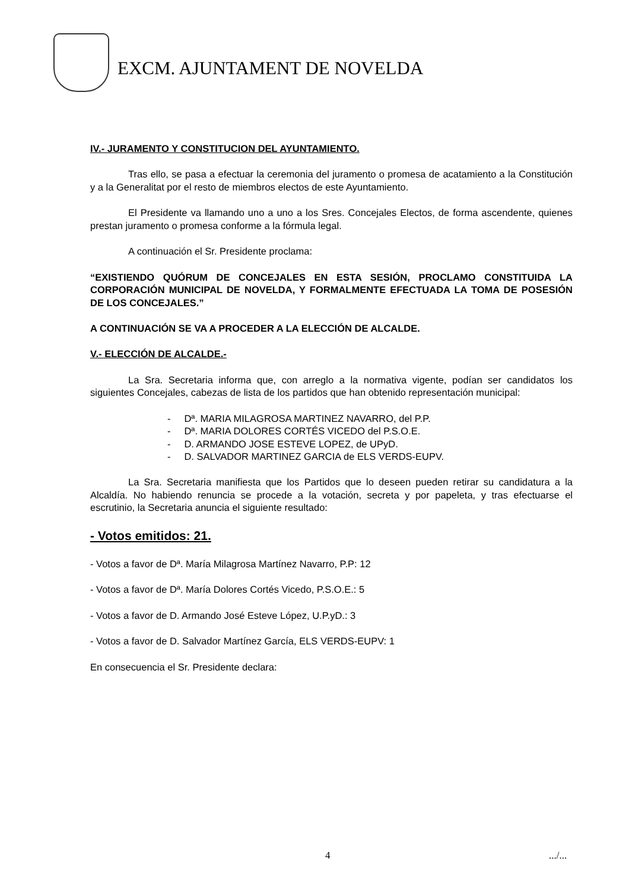EXCM. AJUNTAMENT DE NOVELDA
IV.- JURAMENTO Y CONSTITUCION DEL AYUNTAMIENTO.
Tras ello, se pasa a efectuar la ceremonia del juramento o promesa de acatamiento a la Constitución y a la Generalitat por el resto de miembros electos de este Ayuntamiento.
El Presidente va llamando uno a uno a los Sres. Concejales Electos, de forma ascendente, quienes prestan juramento o promesa conforme a la fórmula legal.
A continuación el Sr. Presidente proclama:
“EXISTIENDO QUÓRUM DE CONCEJALES EN ESTA SESIÓN, PROCLAMO CONSTITUIDA LA CORPORACIÓN MUNICIPAL DE NOVELDA, Y FORMALMENTE EFECTUADA LA TOMA DE POSESIÓN DE LOS CONCEJALES.”
A CONTINUACIÓN SE VA A PROCEDER A LA ELECCIÓN DE ALCALDE.
V.- ELECCIÓN DE ALCALDE.-
La Sra. Secretaria informa que, con arreglo a la normativa vigente, podían ser candidatos los siguientes Concejales, cabezas de lista de los partidos que han obtenido representación municipal:
- Dª. MARIA MILAGROSA MARTINEZ NAVARRO, del P.P.
- Dª. MARIA DOLORES CORTÉS VICEDO del P.S.O.E.
- D. ARMANDO JOSE ESTEVE LOPEZ, de UPyD.
- D. SALVADOR MARTINEZ GARCIA de ELS VERDS-EUPV.
La Sra. Secretaria manifiesta que los Partidos que lo deseen pueden retirar su candidatura a la Alcaldía. No habiendo renuncia se procede a la votación, secreta y por papeleta, y tras efectuarse el escrutinio, la Secretaria anuncia el siguiente resultado:
- Votos emitidos: 21.
- Votos a favor de Dª. María Milagrosa Martínez Navarro, P.P: 12
- Votos a favor de Dª. María Dolores Cortés Vicedo, P.S.O.E.: 5
- Votos a favor de D. Armando José Esteve López, U.P.yD.: 3
- Votos a favor de D. Salvador Martínez García, ELS VERDS-EUPV: 1
En consecuencia el Sr. Presidente declara:
4 .../...